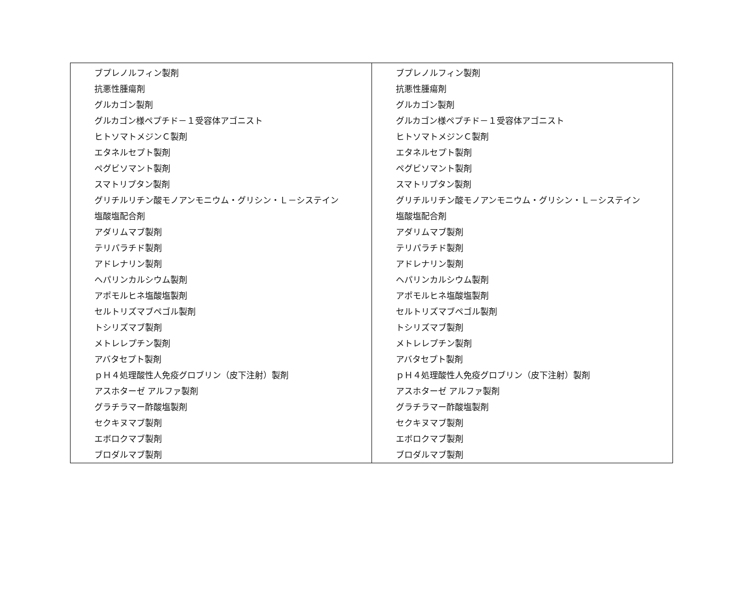| ブプレノルフィン製剤 抗悪性腫瘍剤 グルカゴン製剤 グルカゴン様ペプチド－１受容体アゴニスト ヒトソマトメジンＣ製剤 エタネルセプト製剤 ペグビソマント製剤 スマトリプタン製剤 グリチルリチン酸モノアンモニウム・グリシン・Ｌ－システイン 塩酸塩配合剤 アダリムマブ製剤 テリパラチド製剤 アドレナリン製剤 ヘパリンカルシウム製剤 アポモルヒネ塩酸塩製剤 セルトリズマブペゴル製剤 トシリズマブ製剤 メトレレプチン製剤 アバタセプト製剤 ｐＨ４処理酸性人免疫グロブリン（皮下注射）製剤 アスホターゼ アルファ製剤 グラチラマー酢酸塩製剤 セクキヌマブ製剤 エボロクマブ製剤 ブロダルマブ製剤 | ブプレノルフィン製剤 抗悪性腫瘍剤 グルカゴン製剤 グルカゴン様ペプチド－１受容体アゴニスト ヒトソマトメジンＣ製剤 エタネルセプト製剤 ペグビソマント製剤 スマトリプタン製剤 グリチルリチン酸モノアンモニウム・グリシン・Ｌ－システイン 塩酸塩配合剤 アダリムマブ製剤 テリパラチド製剤 アドレナリン製剤 ヘパリンカルシウム製剤 アポモルヒネ塩酸塩製剤 セルトリズマブペゴル製剤 トシリズマブ製剤 メトレレプチン製剤 アバタセプト製剤 ｐＨ４処理酸性人免疫グロブリン（皮下注射）製剤 アスホターゼ アルファ製剤 グラチラマー酢酸塩製剤 セクキヌマブ製剤 エボロクマブ製剤 ブロダルマブ製剤 |